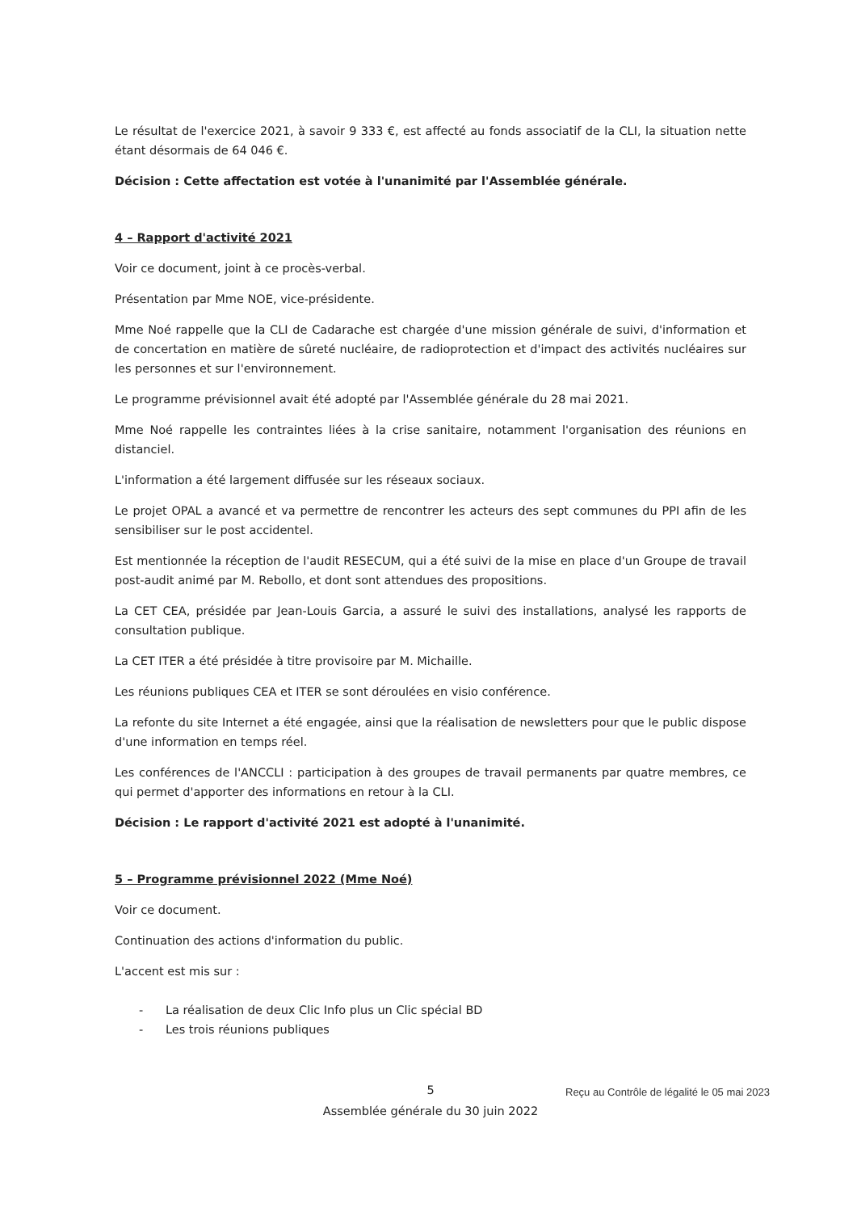Le résultat de l'exercice 2021, à savoir 9 333 €, est affecté au fonds associatif de la CLI, la situation nette étant désormais de 64 046 €.
Décision : Cette affectation est votée à l'unanimité par l'Assemblée générale.
4 – Rapport d'activité 2021
Voir ce document, joint à ce procès-verbal.
Présentation par Mme NOE, vice-présidente.
Mme Noé rappelle que la CLI de Cadarache est chargée d'une mission générale de suivi, d'information et de concertation en matière de sûreté nucléaire, de radioprotection et d'impact des activités nucléaires sur les personnes et sur l'environnement.
Le programme prévisionnel avait été adopté par l'Assemblée générale du 28 mai 2021.
Mme Noé rappelle les contraintes liées à la crise sanitaire, notamment l'organisation des réunions en distanciel.
L'information a été largement diffusée sur les réseaux sociaux.
Le projet OPAL a avancé et va permettre de rencontrer les acteurs des sept communes du PPI afin de les sensibiliser sur le post accidentel.
Est mentionnée la réception de l'audit RESECUM, qui a été suivi de la mise en place d'un Groupe de travail post-audit animé par M. Rebollo, et dont sont attendues des propositions.
La CET CEA, présidée par Jean-Louis Garcia, a assuré le suivi des installations, analysé les rapports de consultation publique.
La CET ITER a été présidée à titre provisoire par M. Michaille.
Les réunions publiques CEA et ITER se sont déroulées en visio conférence.
La refonte du site Internet a été engagée, ainsi que la réalisation de newsletters pour que le public dispose d'une information en temps réel.
Les conférences de l'ANCCLI : participation à des groupes de travail permanents par quatre membres, ce qui permet d'apporter des informations en retour à la CLI.
Décision : Le rapport d'activité 2021 est adopté à l'unanimité.
5 – Programme prévisionnel 2022 (Mme Noé)
Voir ce document.
Continuation des actions d'information du public.
L'accent est mis sur :
- La réalisation de deux Clic Info plus un Clic spécial BD
- Les trois réunions publiques
5
Assemblée générale du 30 juin 2022
Reçu au Contrôle de légalité le 05 mai 2023